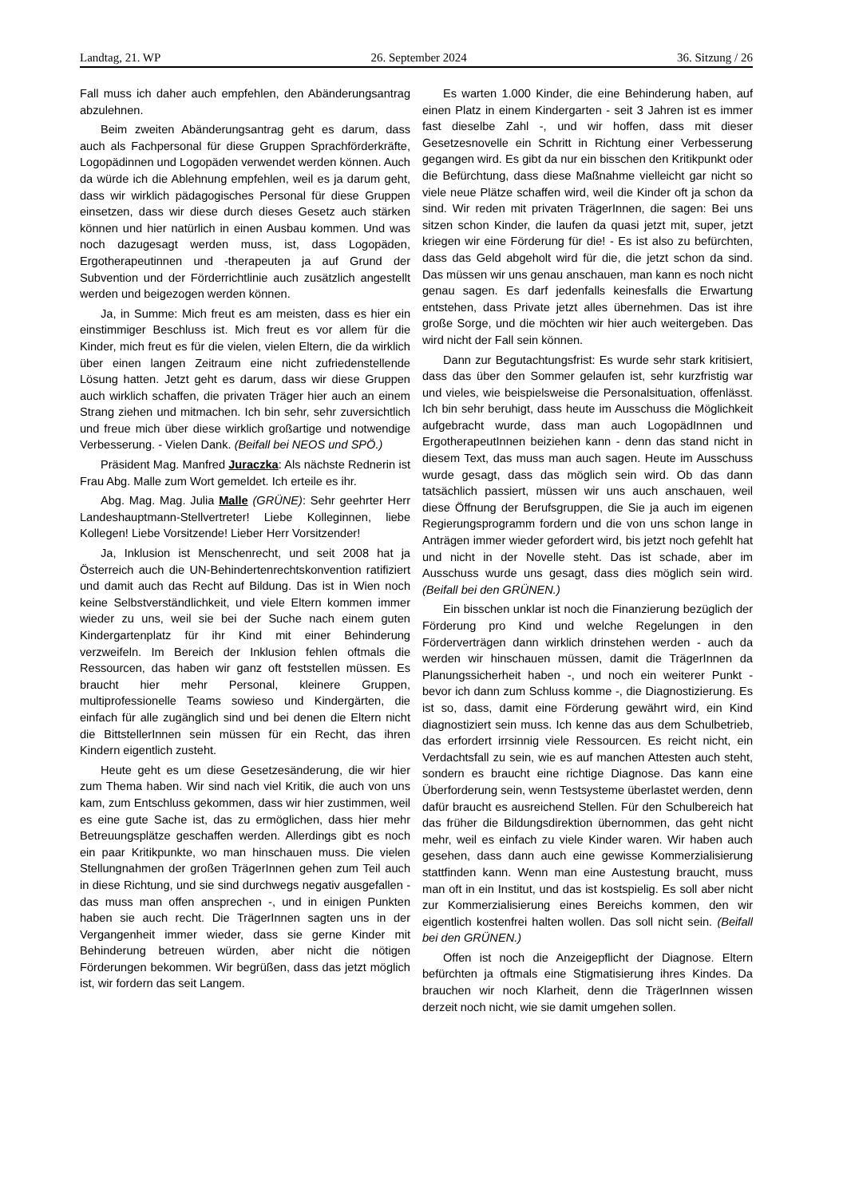Landtag, 21. WP 26. September 2024 36. Sitzung / 26
Fall muss ich daher auch empfehlen, den Abänderungsantrag abzulehnen.
Beim zweiten Abänderungsantrag geht es darum, dass auch als Fachpersonal für diese Gruppen Sprachförderkräfte, Logopädinnen und Logopäden verwendet werden können. Auch da würde ich die Ablehnung empfehlen, weil es ja darum geht, dass wir wirklich pädagogisches Personal für diese Gruppen einsetzen, dass wir diese durch dieses Gesetz auch stärken können und hier natürlich in einen Ausbau kommen. Und was noch dazugesagt werden muss, ist, dass Logopäden, Ergotherapeutinnen und -therapeuten ja auf Grund der Subvention und der Förderrichtlinie auch zusätzlich angestellt werden und beigezogen werden können.
Ja, in Summe: Mich freut es am meisten, dass es hier ein einstimmiger Beschluss ist. Mich freut es vor allem für die Kinder, mich freut es für die vielen, vielen Eltern, die da wirklich über einen langen Zeitraum eine nicht zufriedenstellende Lösung hatten. Jetzt geht es darum, dass wir diese Gruppen auch wirklich schaffen, die privaten Träger hier auch an einem Strang ziehen und mitmachen. Ich bin sehr, sehr zuversichtlich und freue mich über diese wirklich großartige und notwendige Verbesserung. - Vielen Dank. (Beifall bei NEOS und SPÖ.)
Präsident Mag. Manfred Juraczka: Als nächste Rednerin ist Frau Abg. Malle zum Wort gemeldet. Ich erteile es ihr.
Abg. Mag. Mag. Julia Malle (GRÜNE): Sehr geehrter Herr Landeshauptmann-Stellvertreter! Liebe Kolleginnen, liebe Kollegen! Liebe Vorsitzende! Lieber Herr Vorsitzender!
Ja, Inklusion ist Menschenrecht, und seit 2008 hat ja Österreich auch die UN-Behindertenrechtskonvention ratifiziert und damit auch das Recht auf Bildung. Das ist in Wien noch keine Selbstverständlichkeit, und viele Eltern kommen immer wieder zu uns, weil sie bei der Suche nach einem guten Kindergartenplatz für ihr Kind mit einer Behinderung verzweifeln. Im Bereich der Inklusion fehlen oftmals die Ressourcen, das haben wir ganz oft feststellen müssen. Es braucht hier mehr Personal, kleinere Gruppen, multiprofessionelle Teams sowieso und Kindergärten, die einfach für alle zugänglich sind und bei denen die Eltern nicht die BittstellerInnen sein müssen für ein Recht, das ihren Kindern eigentlich zusteht.
Heute geht es um diese Gesetzesänderung, die wir hier zum Thema haben. Wir sind nach viel Kritik, die auch von uns kam, zum Entschluss gekommen, dass wir hier zustimmen, weil es eine gute Sache ist, das zu ermöglichen, dass hier mehr Betreuungsplätze geschaffen werden. Allerdings gibt es noch ein paar Kritikpunkte, wo man hinschauen muss. Die vielen Stellungnahmen der großen TrägerInnen gehen zum Teil auch in diese Richtung, und sie sind durchwegs negativ ausgefallen - das muss man offen ansprechen -, und in einigen Punkten haben sie auch recht. Die TrägerInnen sagten uns in der Vergangenheit immer wieder, dass sie gerne Kinder mit Behinderung betreuen würden, aber nicht die nötigen Förderungen bekommen. Wir begrüßen, dass das jetzt möglich ist, wir fordern das seit Langem.
Es warten 1.000 Kinder, die eine Behinderung haben, auf einen Platz in einem Kindergarten - seit 3 Jahren ist es immer fast dieselbe Zahl -, und wir hoffen, dass mit dieser Gesetzesnovelle ein Schritt in Richtung einer Verbesserung gegangen wird. Es gibt da nur ein bisschen den Kritikpunkt oder die Befürchtung, dass diese Maßnahme vielleicht gar nicht so viele neue Plätze schaffen wird, weil die Kinder oft ja schon da sind. Wir reden mit privaten TrägerInnen, die sagen: Bei uns sitzen schon Kinder, die laufen da quasi jetzt mit, super, jetzt kriegen wir eine Förderung für die! - Es ist also zu befürchten, dass das Geld abgeholt wird für die, die jetzt schon da sind. Das müssen wir uns genau anschauen, man kann es noch nicht genau sagen. Es darf jedenfalls keinesfalls die Erwartung entstehen, dass Private jetzt alles übernehmen. Das ist ihre große Sorge, und die möchten wir hier auch weitergeben. Das wird nicht der Fall sein können.
Dann zur Begutachtungsfrist: Es wurde sehr stark kritisiert, dass das über den Sommer gelaufen ist, sehr kurzfristig war und vieles, wie beispielsweise die Personalsituation, offenlässt. Ich bin sehr beruhigt, dass heute im Ausschuss die Möglichkeit aufgebracht wurde, dass man auch LogopädInnen und ErgotherapeutInnen beiziehen kann - denn das stand nicht in diesem Text, das muss man auch sagen. Heute im Ausschuss wurde gesagt, dass das möglich sein wird. Ob das dann tatsächlich passiert, müssen wir uns auch anschauen, weil diese Öffnung der Berufsgruppen, die Sie ja auch im eigenen Regierungsprogramm fordern und die von uns schon lange in Anträgen immer wieder gefordert wird, bis jetzt noch gefehlt hat und nicht in der Novelle steht. Das ist schade, aber im Ausschuss wurde uns gesagt, dass dies möglich sein wird. (Beifall bei den GRÜNEN.)
Ein bisschen unklar ist noch die Finanzierung bezüglich der Förderung pro Kind und welche Regelungen in den Förderverträgen dann wirklich drinstehen werden - auch da werden wir hinschauen müssen, damit die TrägerInnen da Planungssicherheit haben -, und noch ein weiterer Punkt - bevor ich dann zum Schluss komme -, die Diagnostizierung. Es ist so, dass, damit eine Förderung gewährt wird, ein Kind diagnostiziert sein muss. Ich kenne das aus dem Schulbetrieb, das erfordert irrsinnig viele Ressourcen. Es reicht nicht, ein Verdachtsfall zu sein, wie es auf manchen Attesten auch steht, sondern es braucht eine richtige Diagnose. Das kann eine Überforderung sein, wenn Testsysteme überlastet werden, denn dafür braucht es ausreichend Stellen. Für den Schulbereich hat das früher die Bildungsdirektion übernommen, das geht nicht mehr, weil es einfach zu viele Kinder waren. Wir haben auch gesehen, dass dann auch eine gewisse Kommerzialisierung stattfinden kann. Wenn man eine Austestung braucht, muss man oft in ein Institut, und das ist kostspielig. Es soll aber nicht zur Kommerzialisierung eines Bereichs kommen, den wir eigentlich kostenfrei halten wollen. Das soll nicht sein. (Beifall bei den GRÜNEN.)
Offen ist noch die Anzeigepflicht der Diagnose. Eltern befürchten ja oftmals eine Stigmatisierung ihres Kindes. Da brauchen wir noch Klarheit, denn die TrägerInnen wissen derzeit noch nicht, wie sie damit umgehen sollen.